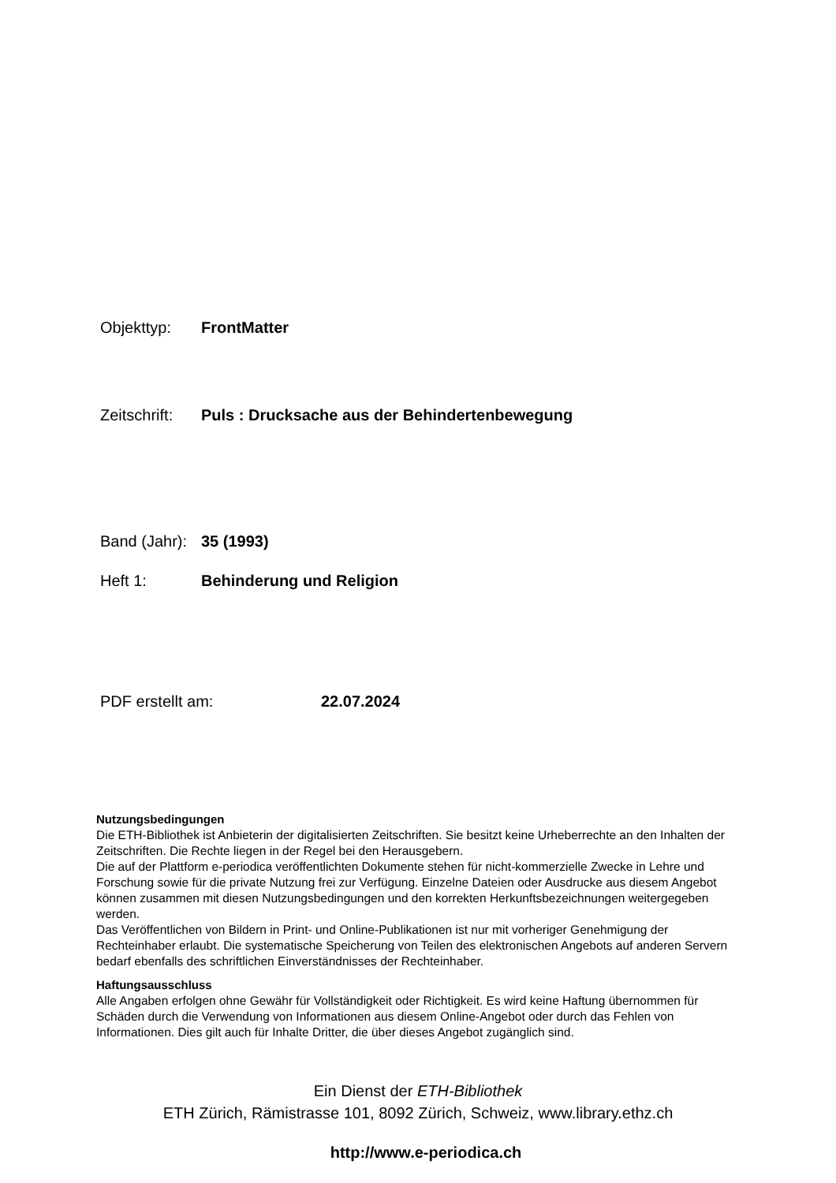Objekttyp: FrontMatter
Zeitschrift: Puls : Drucksache aus der Behindertenbewegung
Band (Jahr): 35 (1993)
Heft 1: Behinderung und Religion
PDF erstellt am: 22.07.2024
Nutzungsbedingungen
Die ETH-Bibliothek ist Anbieterin der digitalisierten Zeitschriften. Sie besitzt keine Urheberrechte an den Inhalten der Zeitschriften. Die Rechte liegen in der Regel bei den Herausgebern.
Die auf der Plattform e-periodica veröffentlichten Dokumente stehen für nicht-kommerzielle Zwecke in Lehre und Forschung sowie für die private Nutzung frei zur Verfügung. Einzelne Dateien oder Ausdrucke aus diesem Angebot können zusammen mit diesen Nutzungsbedingungen und den korrekten Herkunftsbezeichnungen weitergegeben werden.
Das Veröffentlichen von Bildern in Print- und Online-Publikationen ist nur mit vorheriger Genehmigung der Rechteinhaber erlaubt. Die systematische Speicherung von Teilen des elektronischen Angebots auf anderen Servern bedarf ebenfalls des schriftlichen Einverständnisses der Rechteinhaber.
Haftungsausschluss
Alle Angaben erfolgen ohne Gewähr für Vollständigkeit oder Richtigkeit. Es wird keine Haftung übernommen für Schäden durch die Verwendung von Informationen aus diesem Online-Angebot oder durch das Fehlen von Informationen. Dies gilt auch für Inhalte Dritter, die über dieses Angebot zugänglich sind.
Ein Dienst der ETH-Bibliothek
ETH Zürich, Rämistrasse 101, 8092 Zürich, Schweiz, www.library.ethz.ch
http://www.e-periodica.ch